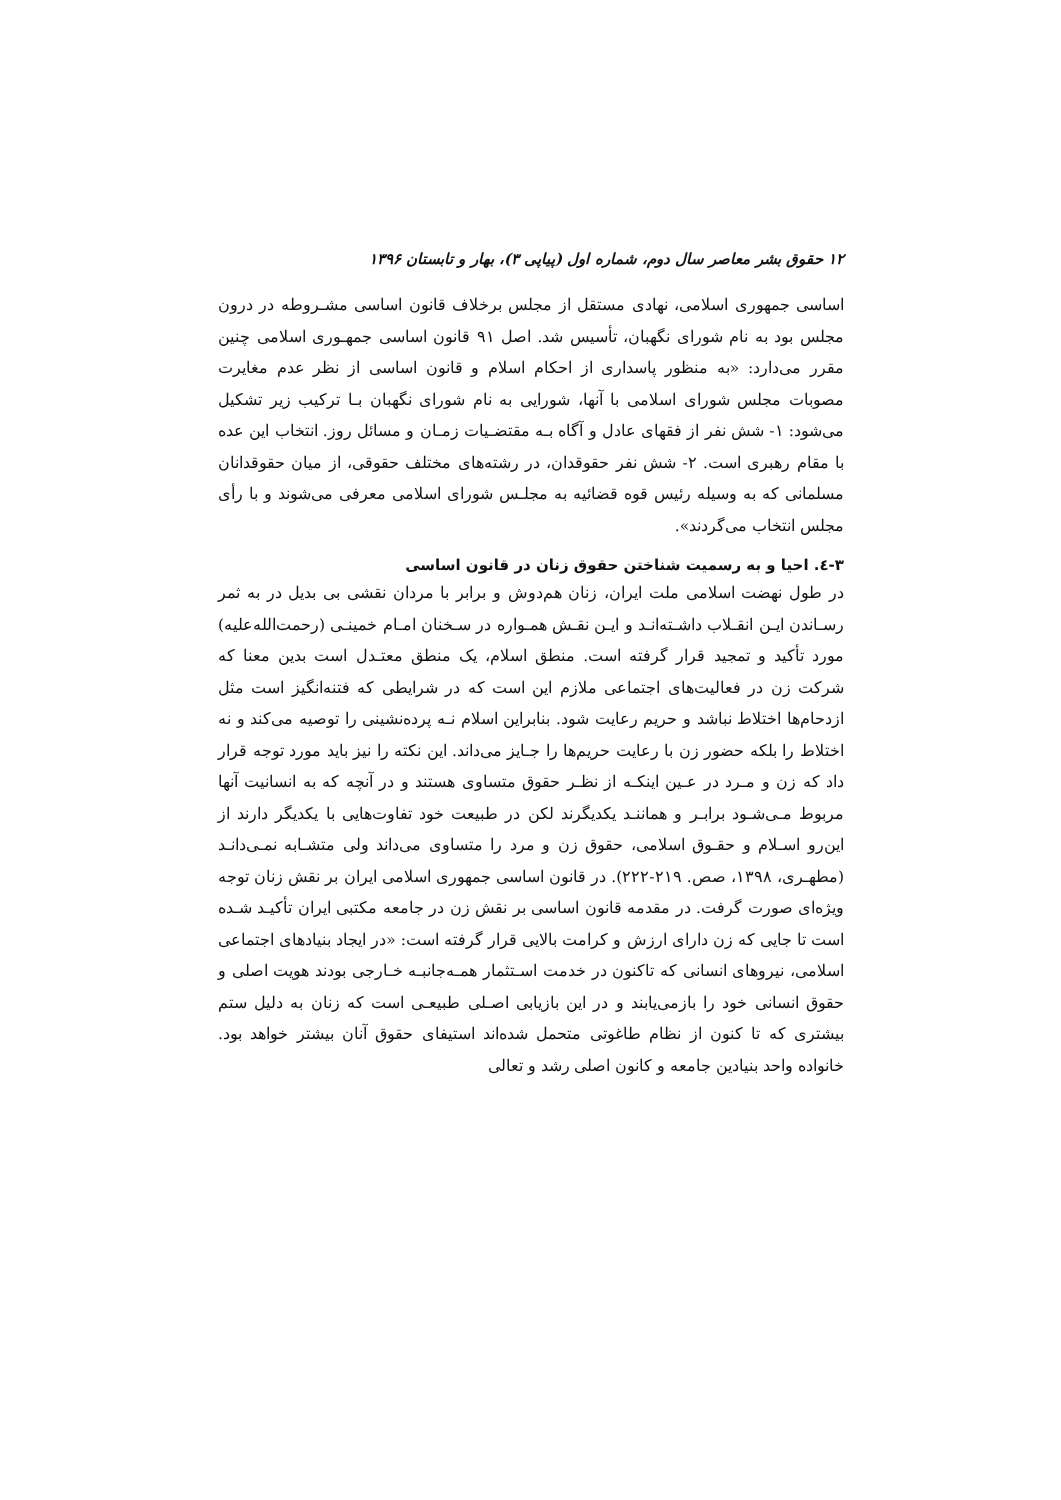۱۲ حقوق بشر معاصر سال دوم، شماره اول (پیاپی ۳)، بهار و تابستان ۱۳۹۶
اساسی جمهوری اسلامی، نهادی مستقل از مجلس برخلاف قانون اساسی مشـروطه در درون مجلس بود به نام شورای نگهبان، تأسیس شد. اصل ۹۱ قانون اساسی جمهـوری اسلامی چنین مقرر می‌دارد: «به منظور پاسداری از احکام اسلام و قانون اساسی از نظر عدم مغایرت مصوبات مجلس شورای اسلامی با آنها، شورایی به نام شورای نگهبان بـا ترکیب زیر تشکیل می‌شود: ۱- شش نفر از فقهای عادل و آگاه بـه مقتضـیات زمـان و مسائل روز. انتخاب این عده با مقام رهبری است. ۲- شش نفر حقوقدان، در رشته‌های مختلف حقوقی، از میان حقوقدانان مسلمانی که به وسیله رئیس قوه قضائیه به مجلـس شورای اسلامی معرفی می‌شوند و با رأی مجلس انتخاب می‌گردند».
۳-٤. احیا و به رسمیت شناختن حقوق زنان در قانون اساسی
در طول نهضت اسلامی ملت ایران، زنان هم‌دوش و برابر با مردان نقشی بی بدیل در به ثمر رسـاندن ایـن انقـلاب داشـته‌انـد و ایـن نقـش همـواره در سـخنان امـام خمینـی (رحمت‌الله‌علیه) مورد تأکید و تمجید قرار گرفته است. منطق اسلام، یک منطق معتـدل است بدین معنا که شرکت زن در فعالیت‌های اجتماعی ملازم این است که در شرایطی که فتنه‌انگیز است مثل ازدحام‌ها اختلاط نباشد و حریم رعایت شود. بنابراین اسلام نـه پرده‌نشینی را توصیه می‌کند و نه اختلاط را بلکه حضور زن با رعایت حریم‌ها را جـایز می‌داند. این نکته را نیز باید مورد توجه قرار داد که زن و مـرد در عـین اینکـه از نظـر حقوق متساوی هستند و در آنچه که به انسانیت آنها مربوط مـی‌شـود برابـر و هماننـد یکدیگرند لکن در طبیعت خود تفاوت‌هایی با یکدیگر دارند از این‌رو اسـلام و حقـوق اسلامی، حقوق زن و مرد را متساوی می‌داند ولی متشـابه نمـی‌دانـد (مطهـری، ۱۳۹۸، صص. ۲۱۹-۲۲۲). در قانون اساسی جمهوری اسلامی ایران بر نقش زنان توجه ویژه‌ای صورت گرفت. در مقدمه قانون اساسی بر نقش زن در جامعه مکتبی ایران تأکیـد شـده است تا جایی که زن دارای ارزش و کرامت بالایی قرار گرفته است: «در ایجاد بنیادهای اجتماعی اسلامی، نیروهای انسانی که تاکنون در خدمت اسـتثمار همـه‌جانبـه خـارجی بودند هویت اصلی و حقوق انسانی خود را بازمی‌یابند و در این بازیابی اصـلی طبیعـی است که زنان به دلیل ستم بیشتری که تا کنون از نظام طاغوتی متحمل شده‌اند استیفای حقوق آنان بیشتر خواهد بود. خانواده واحد بنیادین جامعه و کانون اصلی رشد و تعالی